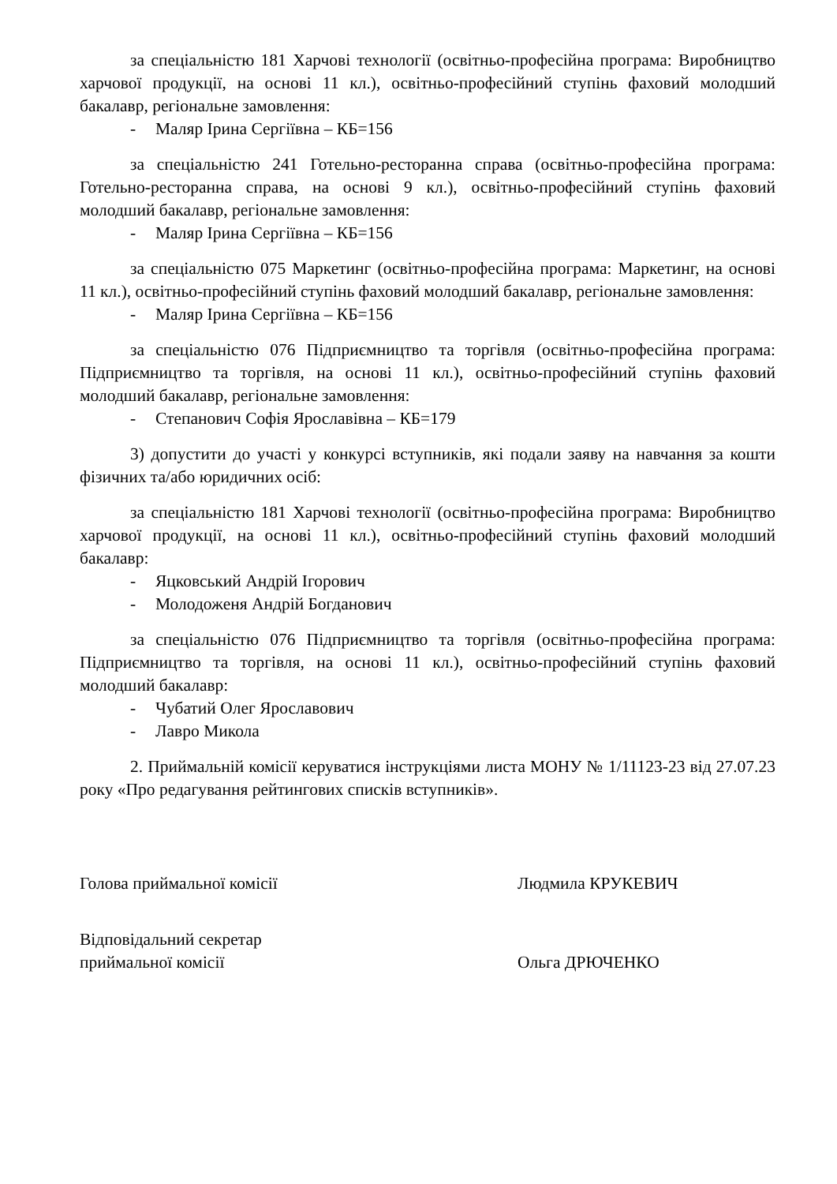за спеціальністю 181 Харчові технології (освітньо-професійна програма: Виробництво харчової продукції, на основі 11 кл.), освітньо-професійний ступінь фаховий молодший бакалавр, регіональне замовлення:
- Маляр Ірина Сергіївна – КБ=156
за спеціальністю 241 Готельно-ресторанна справа (освітньо-професійна програма: Готельно-ресторанна справа, на основі 9 кл.), освітньо-професійний ступінь фаховий молодший бакалавр, регіональне замовлення:
- Маляр Ірина Сергіївна – КБ=156
за спеціальністю 075 Маркетинг (освітньо-професійна програма: Маркетинг, на основі 11 кл.), освітньо-професійний ступінь фаховий молодший бакалавр, регіональне замовлення:
- Маляр Ірина Сергіївна – КБ=156
за спеціальністю 076 Підприємництво та торгівля (освітньо-професійна програма: Підприємництво та торгівля, на основі 11 кл.), освітньо-професійний ступінь фаховий молодший бакалавр, регіональне замовлення:
- Степанович Софія Ярославівна – КБ=179
3) допустити до участі у конкурсі вступників, які подали заяву на навчання за кошти фізичних та/або юридичних осіб:
за спеціальністю 181 Харчові технології (освітньо-професійна програма: Виробництво харчової продукції, на основі 11 кл.), освітньо-професійний ступінь фаховий молодший бакалавр:
- Яцковський Андрій Ігорович
- Молодоженя Андрій Богданович
за спеціальністю 076 Підприємництво та торгівля (освітньо-професійна програма: Підприємництво та торгівля, на основі 11 кл.), освітньо-професійний ступінь фаховий молодший бакалавр:
- Чубатий Олег Ярославович
- Лавро Микола
2. Приймальній комісії керуватися інструкціями листа МОНУ № 1/11123-23 від 27.07.23 року «Про редагування рейтингових списків вступників».
Голова приймальної комісії Людмила КРУКЕВИЧ
Відповідальний секретар
приймальної комісії
Ольга ДРЮЧЕНКО